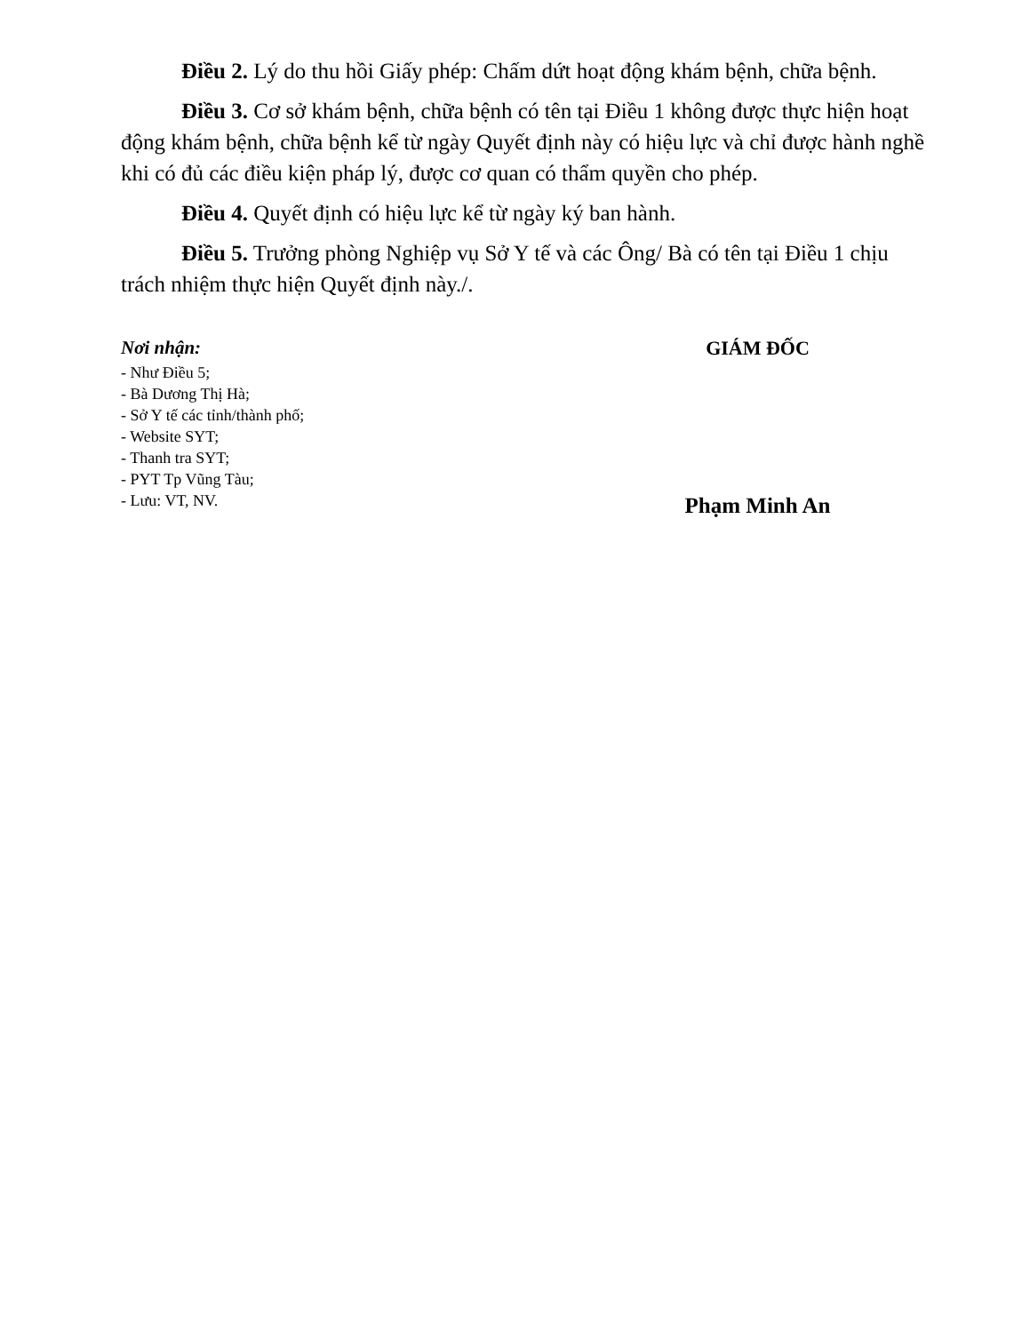Điều 2. Lý do thu hồi Giấy phép: Chấm dứt hoạt động khám bệnh, chữa bệnh.
Điều 3. Cơ sở khám bệnh, chữa bệnh có tên tại Điều 1 không được thực hiện hoạt động khám bệnh, chữa bệnh kể từ ngày Quyết định này có hiệu lực và chỉ được hành nghề khi có đủ các điều kiện pháp lý, được cơ quan có thẩm quyền cho phép.
Điều 4. Quyết định có hiệu lực kể từ ngày ký ban hành.
Điều 5. Trưởng phòng Nghiệp vụ Sở Y tế và các Ông/ Bà có tên tại Điều 1 chịu trách nhiệm thực hiện Quyết định này./.
Nơi nhận:
- Như Điều 5;
- Bà Dương Thị Hà;
- Sở Y tế các tỉnh/thành phố;
- Website SYT;
- Thanh tra SYT;
- PYT Tp Vũng Tàu;
- Lưu: VT, NV.
GIÁM ĐỐC
Phạm Minh An